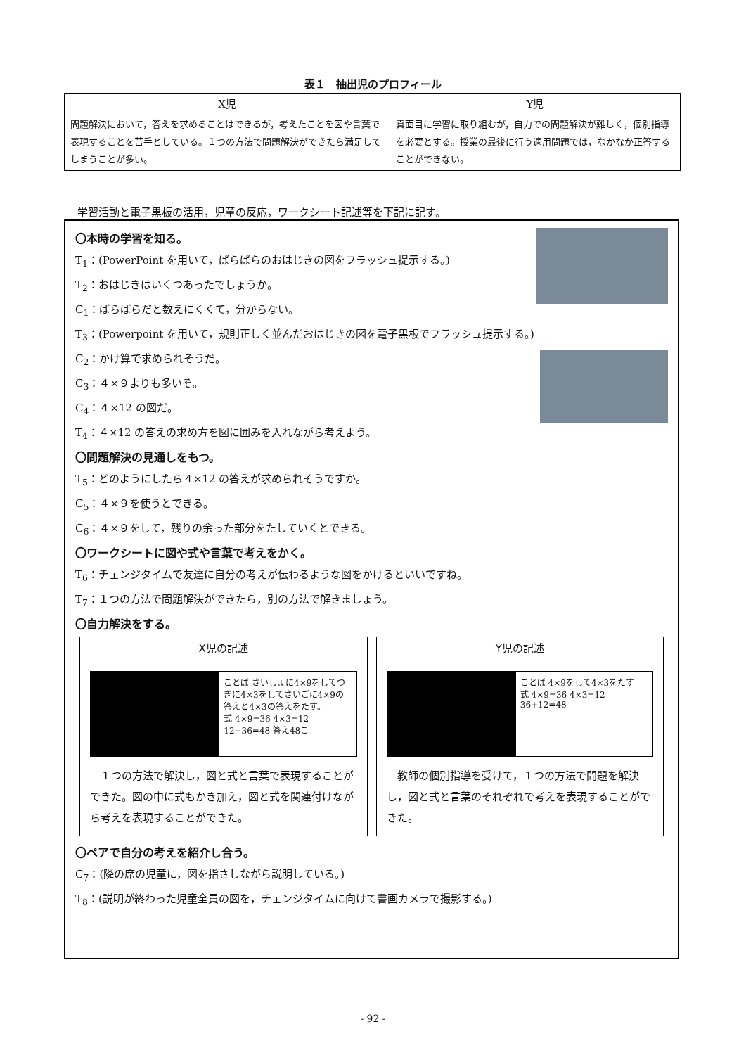表１　抽出児のプロフィール
| X児 | Y児 |
| --- | --- |
| 問題解決において，答えを求めることはできるが，考えたことを図や言葉で表現することを苦手としている。１つの方法で問題解決ができたら満足してしまうことが多い。 | 真面目に学習に取り組むが，自力での問題解決が難しく，個別指導を必要とする。授業の最後に行う適用問題では，なかなか正答することができない。 |
学習活動と電子黒板の活用，児童の反応，ワークシート記述等を下記に記す。
〇本時の学習を知る。
T<sub>1</sub>：(PowerPoint を用いて，ばらばらのおはじきの図をフラッシュ提示する。)
T<sub>2</sub>：おはじきはいくつあったでしょうか。
C<sub>1</sub>：ばらばらだと数えにくくて，分からない。
T<sub>3</sub>：(Powerpoint を用いて，規則正しく並んだおはじきの図を電子黒板でフラッシュ提示する。)
C<sub>2</sub>：かけ算で求められそうだ。
C<sub>3</sub>：４×９よりも多いぞ。
C<sub>4</sub>：４×12 の図だ。
T<sub>4</sub>：４×12 の答えの求め方を図に囲みを入れながら考えよう。
〇問題解決の見通しをもつ。
T<sub>5</sub>：どのようにしたら４×12 の答えが求められそうですか。
C<sub>5</sub>：４×９を使うとできる。
C<sub>6</sub>：４×９をして，残りの余った部分をたしていくとできる。
〇ワークシートに図や式や言葉で考えをかく。
T<sub>6</sub>：チェンジタイムで友達に自分の考えが伝わるような図をかけるといいですね。
T<sub>7</sub>：１つの方法で問題解決ができたら，別の方法で解きましょう。
〇自力解決をする。
X児の記述
ことば さいしょに4×9をしてつぎに4×3をしてさいごに4×9の答えと4×3の答えをたす。
式 4×9=36 4×3=12 12+36=48 答え48こ
　１つの方法で解決し，図と式と言葉で表現することができた。図の中に式もかき加え，図と式を関連付けながら考えを表現することができた。
Y児の記述
ことば 4×9をして4×3をたす
式 4×9=36 4×3=12 36+12=48
　教師の個別指導を受けて，１つの方法で問題を解決し，図と式と言葉のそれぞれで考えを表現することができた。
〇ペアで自分の考えを紹介し合う。
C<sub>7</sub>：(隣の席の児童に，図を指さしながら説明している。)
T<sub>8</sub>：(説明が終わった児童全員の図を，チェンジタイムに向けて書画カメラで撮影する。)
- 92 -